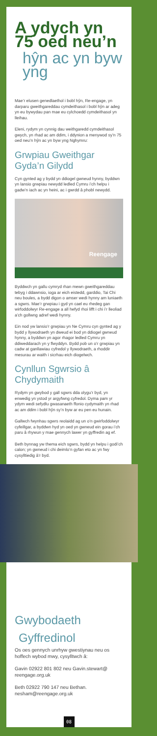A ydych yn 75 oed neu’n
hŷn ac yn byw yng
Mae’r elusen genedlaethol i bobl hŷn, Re-engage, yn darparu gweithgareddau cymdeithasol i bobl hŷn ar adeg yn eu bywydau pan mae eu cylchoedd cymdeithasol yn lleihau.
Eleni, rydym yn cynnig dau weithgaredd cymdeithasol gwych, yn rhad ac am ddim, i ddynion a menywod sy’n 75 oed neu’n hŷn ac yn byw yng Nghymru:
Grwpiau Gweithgar Gyda’n Gilydd
Cyn gynted ag y bydd yn ddiogel gwneud hynny, byddwn yn lansio grwpiau newydd ledled Cymru i’ch helpu i gadw’n iach ac yn heini, ac i gwrdd â phobl newydd.
Reengage
Byddwch yn gallu cymryd rhan mewn gweithgareddau tebyg i ddawnsio, ioga ar eich eistedd, garddio, Tai Chi neu boules, a bydd digon o amser wedi hynny am luniaeth a sgwrs. Mae’r grwpiau i gyd yn cael eu rhedeg gan wirfoddolwyr Re-engage a all hefyd rhoi lifft i chi i’r lleoliad a’ch gollwng adref wedi hynny.
Ein nod yw lansio’r grwpiau yn Ne Cymru cyn gynted ag y bydd y llywodraeth yn dweud ei bod yn ddiogel gwneud hynny, a byddwn yn agor rhagor ledled Cymru yn ddiweddarach yn y flwyddyn. Bydd pob un o’r grwpiau yn cadw at ganllawiau cyfredol y llywodraeth, a rhoddir mesurau ar waith i sicrhau eich diogelwch.
Cynllun Sgwrsio â Chydymaith
Rydym yn gwybod y gall sgwrs dda olygu’r byd, yn enwedig yn ystod yr argyfwng cyfredol. Dyma pam yr ydym wedi sefydlu gwasanaeth ffonio cydymaith yn rhad ac am ddim i bobl hŷn sy’n byw ar eu pen eu hunain.
Gallwch fwynhau sgwrs reolaidd ag un o’n gwirfoddolwyr cyfeillgar, a byddwn hyd yn oed yn gwneud ein gorau i’ch paru â rhywun y mae gennych lawer yn gyffredin ag ef.
Beth bynnag yw thema eich sgwrs, bydd yn helpu i godi’ch calon; yn gwneud i chi deimlo’n gyfan eto ac yn fwy cysylltiedig â’r byd.
Gwybodaeth
Gyffredinol
Os oes gennych unrhyw gwestiynau neu os hoffech wybod mwy, cysylltwch â:
Gavin 02922 801 802 neu Gavin.stewart@ reengage.org.uk
Beth 02922 790 147 neu Bethan. nesham@reengage.org.uk
08